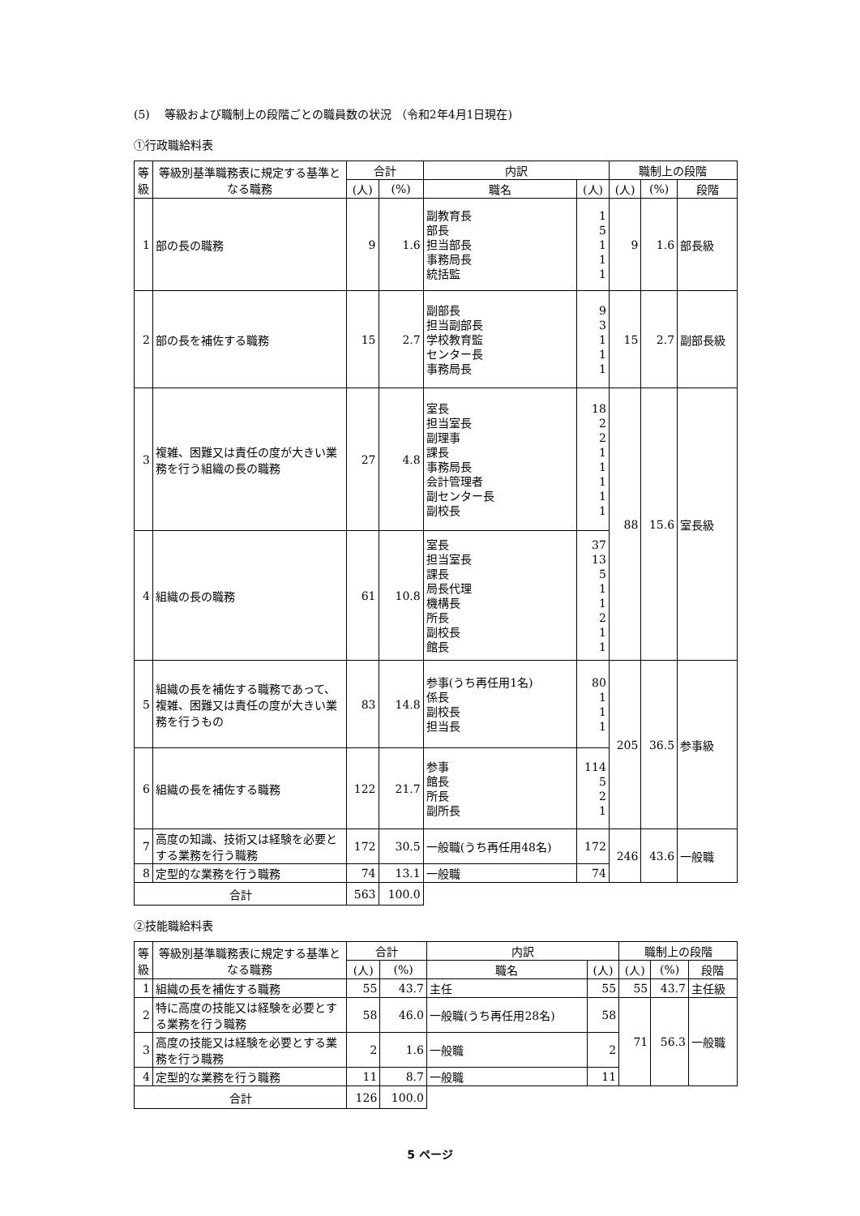(5)　 等級および職制上の段階ごとの職員数の状況 （令和2年4月1日現在)
①行政職給料表
| 等級 | 等級別基準職務表に規定する基準となる職務 | 合計 | | 内訳 | | 職制上の段階 | | |
| --- | --- | --- | --- | --- | --- | --- | --- | --- |
| | | (人) | (%) | 職名 | (人) | (人) | (%) | 段階 |
| 1 | 部の長の職務 | 9 | 1.6 | 副教育長 部長 担当部長 事務局長 統括監 | 1 5 1 1 1 | 9 | 1.6 | 部長級 |
| 2 | 部の長を補佐する職務 | 15 | 2.7 | 副部長 担当副部長 学校教育監 センター長 事務局長 | 9 3 1 1 1 | 15 | 2.7 | 副部長級 |
| 3 | 複雑、困難又は責任の度が大きい業務を行う組織の長の職務 | 27 | 4.8 | 室長 担当室長 副理事 課長 事務局長 会計管理者 副センター長 副校長 | 18 2 2 1 1 1 1 1 | 88 | 15.6 | 室長級 |
| 4 | 組織の長の職務 | 61 | 10.8 | 室長 担当室長 課長 局長代理 機構長 所長 副校長 館長 | 37 13 5 1 1 2 1 1 | | | |
| 5 | 組織の長を補佐する職務であって、複雑、困難又は責任の度が大きい業務を行うもの | 83 | 14.8 | 参事(うち再任用1名) 係長 副校長 担当長 | 80 1 1 1 | 205 | 36.5 | 参事級 |
| 6 | 組織の長を補佐する職務 | 122 | 21.7 | 参事 館長 所長 副所長 | 114 5 2 1 | | | |
| 7 | 高度の知識、技術又は経験を必要とする業務を行う職務 | 172 | 30.5 | 一般職(うち再任用48名) | 172 | 246 | 43.6 | 一般職 |
| 8 | 定型的な業務を行う職務 | 74 | 13.1 | 一般職 | 74 | | | |
| 合計 | | 563 | 100.0 | | | | | |
②技能職給料表
| 等級 | 等級別基準職務表に規定する基準となる職務 | 合計 | | 内訳 | | 職制上の段階 | | |
| --- | --- | --- | --- | --- | --- | --- | --- | --- |
| | | (人) | (%) | 職名 | (人) | (人) | (%) | 段階 |
| 1 | 組織の長を補佐する職務 | 55 | 43.7 | 主任 | 55 | 55 | 43.7 | 主任級 |
| 2 | 特に高度の技能又は経験を必要とする業務を行う職務 | 58 | 46.0 | 一般職(うち再任用28名) | 58 | 71 | 56.3 | 一般職 |
| 3 | 高度の技能又は経験を必要とする業務を行う職務 | 2 | 1.6 | 一般職 | 2 | | | |
| 4 | 定型的な業務を行う職務 | 11 | 8.7 | 一般職 | 11 | | | |
| 合計 | | 126 | 100.0 | | | | | |
5 ページ